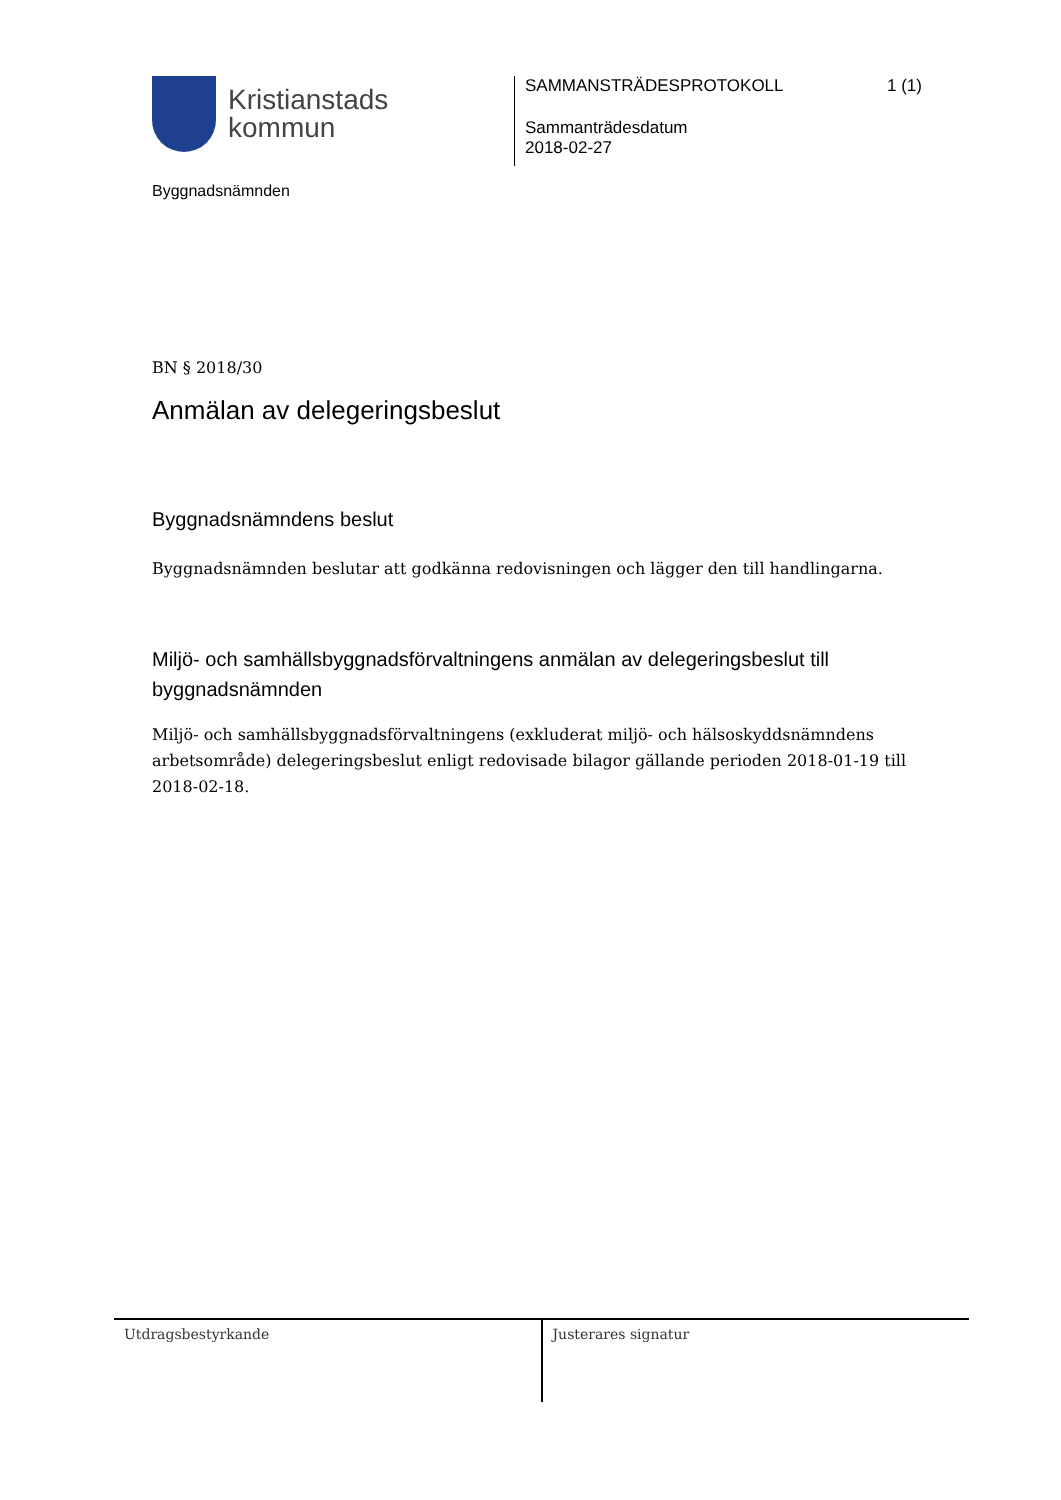Kristianstads
kommun
Byggnadsnämnden
SAMMANSTRÄDESPROTOKOLL 1 (1)
Sammanträdesdatum
2018-02-27
BN § 2018/30
Anmälan av delegeringsbeslut
Byggnadsnämndens beslut
Byggnadsnämnden beslutar att godkänna redovisningen och lägger den till handlingarna.
Miljö- och samhällsbyggnadsförvaltningens anmälan av delegeringsbeslut till byggnadsnämnden
Miljö- och samhällsbyggnadsförvaltningens (exkluderat miljö- och hälsoskyddsnämndens arbetsområde) delegeringsbeslut enligt redovisade bilagor gällande perioden 2018-01-19 till 2018-02-18.
Utdragsbestyrkande Justerares signatur